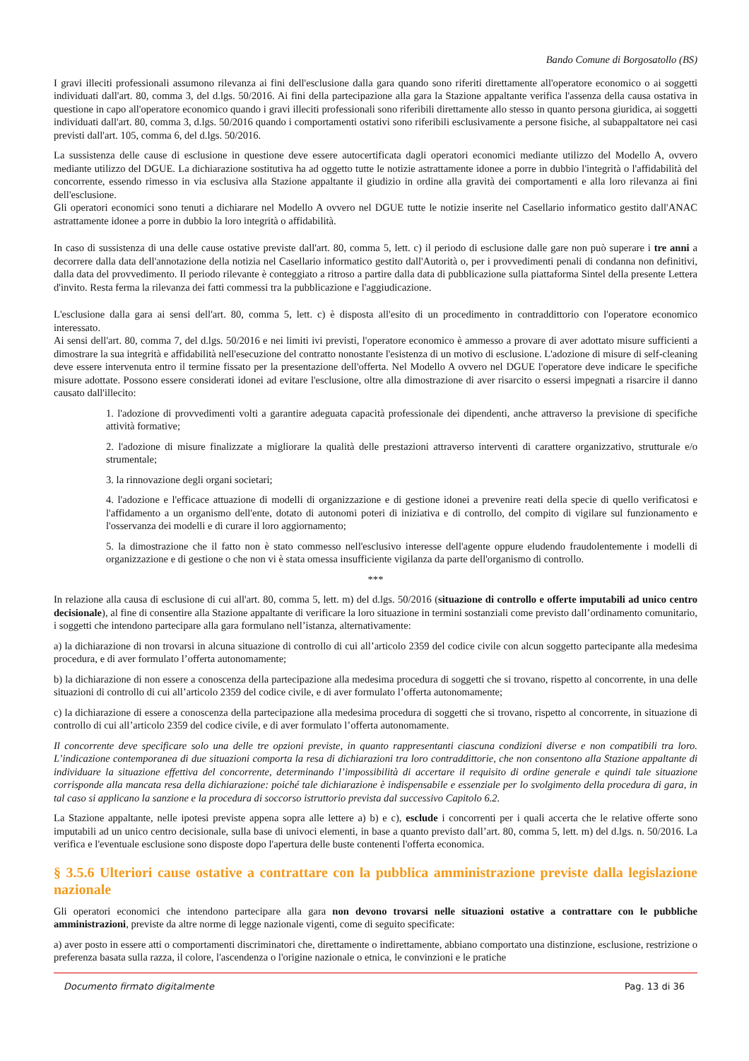Bando Comune di Borgosatollo (BS)
I gravi illeciti professionali assumono rilevanza ai fini dell'esclusione dalla gara quando sono riferiti direttamente all'operatore economico o ai soggetti individuati dall'art. 80, comma 3, del d.lgs. 50/2016. Ai fini della partecipazione alla gara la Stazione appaltante verifica l'assenza della causa ostativa in questione in capo all'operatore economico quando i gravi illeciti professionali sono riferibili direttamente allo stesso in quanto persona giuridica, ai soggetti individuati dall'art. 80, comma 3, d.lgs. 50/2016 quando i comportamenti ostativi sono riferibili esclusivamente a persone fisiche, al subappaltatore nei casi previsti dall'art. 105, comma 6, del d.lgs. 50/2016.
La sussistenza delle cause di esclusione in questione deve essere autocertificata dagli operatori economici mediante utilizzo del Modello A, ovvero mediante utilizzo del DGUE. La dichiarazione sostitutiva ha ad oggetto tutte le notizie astrattamente idonee a porre in dubbio l'integrità o l'affidabilità del concorrente, essendo rimesso in via esclusiva alla Stazione appaltante il giudizio in ordine alla gravità dei comportamenti e alla loro rilevanza ai fini dell'esclusione.
Gli operatori economici sono tenuti a dichiarare nel Modello A ovvero nel DGUE tutte le notizie inserite nel Casellario informatico gestito dall'ANAC astrattamente idonee a porre in dubbio la loro integrità o affidabilità.
In caso di sussistenza di una delle cause ostative previste dall'art. 80, comma 5, lett. c) il periodo di esclusione dalle gare non può superare i tre anni a decorrere dalla data dell'annotazione della notizia nel Casellario informatico gestito dall'Autorità o, per i provvedimenti penali di condanna non definitivi, dalla data del provvedimento. Il periodo rilevante è conteggiato a ritroso a partire dalla data di pubblicazione sulla piattaforma Sintel della presente Lettera d'invito. Resta ferma la rilevanza dei fatti commessi tra la pubblicazione e l'aggiudicazione.
L'esclusione dalla gara ai sensi dell'art. 80, comma 5, lett. c) è disposta all'esito di un procedimento in contraddittorio con l'operatore economico interessato.
Ai sensi dell'art. 80, comma 7, del d.lgs. 50/2016 e nei limiti ivi previsti, l'operatore economico è ammesso a provare di aver adottato misure sufficienti a dimostrare la sua integrità e affidabilità nell'esecuzione del contratto nonostante l'esistenza di un motivo di esclusione. L'adozione di misure di self-cleaning deve essere intervenuta entro il termine fissato per la presentazione dell'offerta. Nel Modello A ovvero nel DGUE l'operatore deve indicare le specifiche misure adottate. Possono essere considerati idonei ad evitare l'esclusione, oltre alla dimostrazione di aver risarcito o essersi impegnati a risarcire il danno causato dall'illecito:
1. l'adozione di provvedimenti volti a garantire adeguata capacità professionale dei dipendenti, anche attraverso la previsione di specifiche attività formative;
2. l'adozione di misure finalizzate a migliorare la qualità delle prestazioni attraverso interventi di carattere organizzativo, strutturale e/o strumentale;
3. la rinnovazione degli organi societari;
4. l'adozione e l'efficace attuazione di modelli di organizzazione e di gestione idonei a prevenire reati della specie di quello verificatosi e l'affidamento a un organismo dell'ente, dotato di autonomi poteri di iniziativa e di controllo, del compito di vigilare sul funzionamento e l'osservanza dei modelli e di curare il loro aggiornamento;
5. la dimostrazione che il fatto non è stato commesso nell'esclusivo interesse dell'agente oppure eludendo fraudolentemente i modelli di organizzazione e di gestione o che non vi è stata omessa insufficiente vigilanza da parte dell'organismo di controllo.
***
In relazione alla causa di esclusione di cui all'art. 80, comma 5, lett. m) del d.lgs. 50/2016 (situazione di controllo e offerte imputabili ad unico centro decisionale), al fine di consentire alla Stazione appaltante di verificare la loro situazione in termini sostanziali come previsto dall’ordinamento comunitario, i soggetti che intendono partecipare alla gara formulano nell’istanza, alternativamente:
a) la dichiarazione di non trovarsi in alcuna situazione di controllo di cui all’articolo 2359 del codice civile con alcun soggetto partecipante alla medesima procedura, e di aver formulato l’offerta autonomamente;
b) la dichiarazione di non essere a conoscenza della partecipazione alla medesima procedura di soggetti che si trovano, rispetto al concorrente, in una delle situazioni di controllo di cui all’articolo 2359 del codice civile, e di aver formulato l’offerta autonomamente;
c) la dichiarazione di essere a conoscenza della partecipazione alla medesima procedura di soggetti che si trovano, rispetto al concorrente, in situazione di controllo di cui all’articolo 2359 del codice civile, e di aver formulato l’offerta autonomamente.
Il concorrente deve specificare solo una delle tre opzioni previste, in quanto rappresentanti ciascuna condizioni diverse e non compatibili tra loro. L’indicazione contemporanea di due situazioni comporta la resa di dichiarazioni tra loro contraddittorie, che non consentono alla Stazione appaltante di individuare la situazione effettiva del concorrente, determinando l’impossibilità di accertare il requisito di ordine generale e quindi tale situazione corrisponde alla mancata resa della dichiarazione: poiché tale dichiarazione è indispensabile e essenziale per lo svolgimento della procedura di gara, in tal caso si applicano la sanzione e la procedura di soccorso istruttorio prevista dal successivo Capitolo 6.2.
La Stazione appaltante, nelle ipotesi previste appena sopra alle lettere a) b) e c), esclude i concorrenti per i quali accerta che le relative offerte sono imputabili ad un unico centro decisionale, sulla base di univoci elementi, in base a quanto previsto dall’art. 80, comma 5, lett. m) del d.lgs. n. 50/2016. La verifica e l'eventuale esclusione sono disposte dopo l'apertura delle buste contenenti l'offerta economica.
§ 3.5.6 Ulteriori cause ostative a contrattare con la pubblica amministrazione previste dalla legislazione nazionale
Gli operatori economici che intendono partecipare alla gara non devono trovarsi nelle situazioni ostative a contrattare con le pubbliche amministrazioni, previste da altre norme di legge nazionale vigenti, come di seguito specificate:
a) aver posto in essere atti o comportamenti discriminatori che, direttamente o indirettamente, abbiano comportato una distinzione, esclusione, restrizione o preferenza basata sulla razza, il colore, l'ascendenza o l'origine nazionale o etnica, le convinzioni e le pratiche
Documento firmato digitalmente Pag. 13 di 36